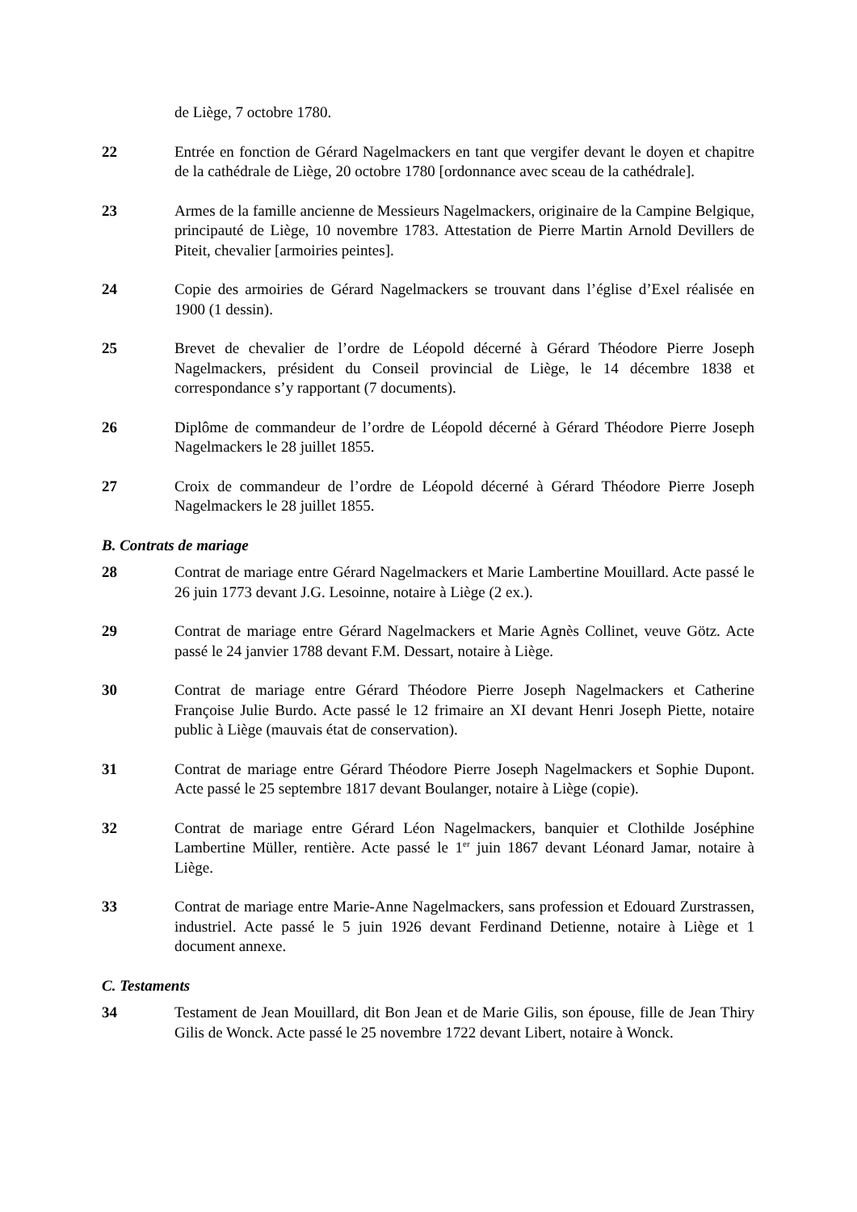de Liège, 7 octobre 1780.
22 Entrée en fonction de Gérard Nagelmackers en tant que vergifer devant le doyen et chapitre de la cathédrale de Liège, 20 octobre 1780 [ordonnance avec sceau de la cathédrale].
23 Armes de la famille ancienne de Messieurs Nagelmackers, originaire de la Campine Belgique, principauté de Liège, 10 novembre 1783. Attestation de Pierre Martin Arnold Devillers de Piteit, chevalier [armoiries peintes].
24 Copie des armoiries de Gérard Nagelmackers se trouvant dans l’église d’Exel réalisée en 1900 (1 dessin).
25 Brevet de chevalier de l’ordre de Léopold décerné à Gérard Théodore Pierre Joseph Nagelmackers, président du Conseil provincial de Liège, le 14 décembre 1838 et correspondance s’y rapportant (7 documents).
26 Diplôme de commandeur de l’ordre de Léopold décerné à Gérard Théodore Pierre Joseph Nagelmackers le 28 juillet 1855.
27 Croix de commandeur de l’ordre de Léopold décerné à Gérard Théodore Pierre Joseph Nagelmackers le 28 juillet 1855.
B. Contrats de mariage
28 Contrat de mariage entre Gérard Nagelmackers et Marie Lambertine Mouillard. Acte passé le 26 juin 1773 devant J.G. Lesoinne, notaire à Liège (2 ex.).
29 Contrat de mariage entre Gérard Nagelmackers et Marie Agnès Collinet, veuve Götz. Acte passé le 24 janvier 1788 devant F.M. Dessart, notaire à Liège.
30 Contrat de mariage entre Gérard Théodore Pierre Joseph Nagelmackers et Catherine Françoise Julie Burdo. Acte passé le 12 frimaire an XI devant Henri Joseph Piette, notaire public à Liège (mauvais état de conservation).
31 Contrat de mariage entre Gérard Théodore Pierre Joseph Nagelmackers et Sophie Dupont. Acte passé le 25 septembre 1817 devant Boulanger, notaire à Liège (copie).
32 Contrat de mariage entre Gérard Léon Nagelmackers, banquier et Clothilde Joséphine Lambertine Müller, rentière. Acte passé le 1<sup>er</sup> juin 1867 devant Léonard Jamar, notaire à Liège.
33 Contrat de mariage entre Marie-Anne Nagelmackers, sans profession et Edouard Zurstrassen, industriel. Acte passé le 5 juin 1926 devant Ferdinand Detienne, notaire à Liège et 1 document annexe.
C. Testaments
34 Testament de Jean Mouillard, dit Bon Jean et de Marie Gilis, son épouse, fille de Jean Thiry Gilis de Wonck. Acte passé le 25 novembre 1722 devant Libert, notaire à Wonck.